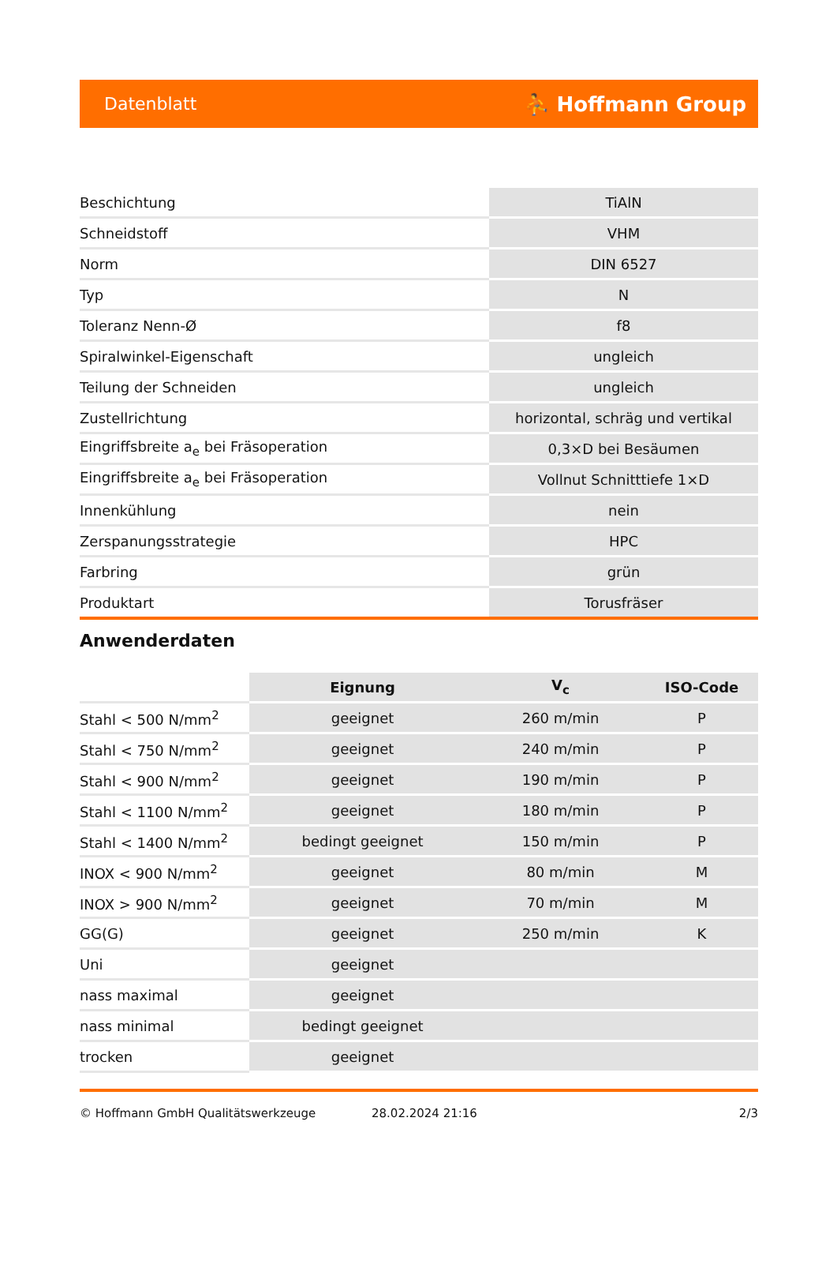Datenblatt ⛹ Hoffmann Group
| Beschichtung | TiAlN |
| Schneidstoff | VHM |
| Norm | DIN 6527 |
| Typ | N |
| Toleranz Nenn-Ø | f8 |
| Spiralwinkel-Eigenschaft | ungleich |
| Teilung der Schneiden | ungleich |
| Zustellrichtung | horizontal, schräg und vertikal |
| Eingriffsbreite a<sub>e</sub> bei Fräsoperation | 0,3×D bei Besäumen |
| Eingriffsbreite a<sub>e</sub> bei Fräsoperation | Vollnut Schnitttiefe 1×D |
| Innenkühlung | nein |
| Zerspanungsstrategie | HPC |
| Farbring | grün |
| Produktart | Torusfräser |
Anwenderdaten
| | Eignung | V<sub>c</sub> | ISO-Code |
| --- | --- | --- | --- |
| Stahl < 500 N/mm<sup>2</sup> | geeignet | 260 m/min | P |
| Stahl < 750 N/mm<sup>2</sup> | geeignet | 240 m/min | P |
| Stahl < 900 N/mm<sup>2</sup> | geeignet | 190 m/min | P |
| Stahl < 1100 N/mm<sup>2</sup> | geeignet | 180 m/min | P |
| Stahl < 1400 N/mm<sup>2</sup> | bedingt geeignet | 150 m/min | P |
| INOX < 900 N/mm<sup>2</sup> | geeignet | 80 m/min | M |
| INOX > 900 N/mm<sup>2</sup> | geeignet | 70 m/min | M |
| GG(G) | geeignet | 250 m/min | K |
| Uni | geeignet | | |
| nass maximal | geeignet | | |
| nass minimal | bedingt geeignet | | |
| trocken | geeignet | | |
© Hoffmann GmbH Qualitätswerkzeuge 28.02.2024 21:16 2/3